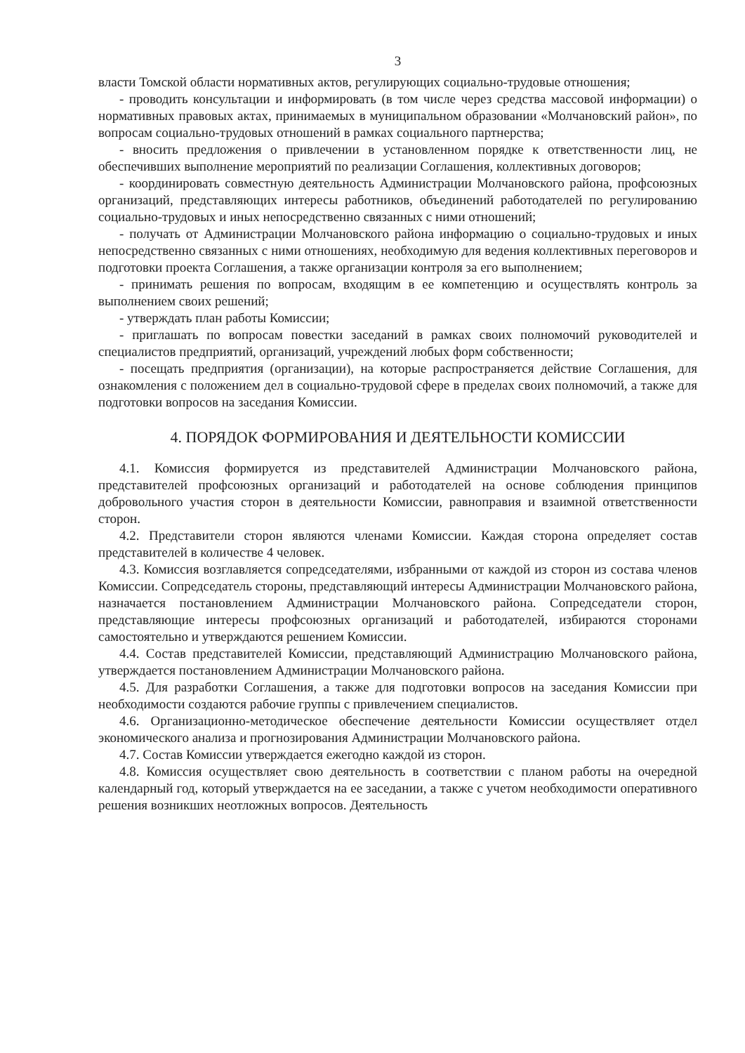3
власти Томской области нормативных актов, регулирующих социально-трудовые отношения;
- проводить консультации и информировать (в том числе через средства массовой информации) о нормативных правовых актах, принимаемых в муниципальном образовании «Молчановский район», по вопросам социально-трудовых отношений в рамках социального партнерства;
- вносить предложения о привлечении в установленном порядке к ответственности лиц, не обеспечивших выполнение мероприятий по реализации Соглашения, коллективных договоров;
- координировать совместную деятельность Администрации Молчановского района, профсоюзных организаций, представляющих интересы работников, объединений работодателей по регулированию социально-трудовых и иных непосредственно связанных с ними отношений;
- получать от Администрации Молчановского района информацию о социально-трудовых и иных непосредственно связанных с ними отношениях, необходимую для ведения коллективных переговоров и подготовки проекта Соглашения, а также организации контроля за его выполнением;
- принимать решения по вопросам, входящим в ее компетенцию и осуществлять контроль за выполнением своих решений;
- утверждать план работы Комиссии;
- приглашать по вопросам повестки заседаний в рамках своих полномочий руководителей и специалистов предприятий, организаций, учреждений любых форм собственности;
- посещать предприятия (организации), на которые распространяется действие Соглашения, для ознакомления с положением дел в социально-трудовой сфере в пределах своих полномочий, а также для подготовки вопросов на заседания Комиссии.
4. ПОРЯДОК ФОРМИРОВАНИЯ И ДЕЯТЕЛЬНОСТИ КОМИССИИ
4.1. Комиссия формируется из представителей Администрации Молчановского района, представителей профсоюзных организаций и работодателей на основе соблюдения принципов добровольного участия сторон в деятельности Комиссии, равноправия и взаимной ответственности сторон.
4.2. Представители сторон являются членами Комиссии. Каждая сторона определяет состав представителей в количестве 4 человек.
4.3. Комиссия возглавляется сопредседателями, избранными от каждой из сторон из состава членов Комиссии. Сопредседатель стороны, представляющий интересы Администрации Молчановского района, назначается постановлением Администрации Молчановского района. Сопредседатели сторон, представляющие интересы профсоюзных организаций и работодателей, избираются сторонами самостоятельно и утверждаются решением Комиссии.
4.4. Состав представителей Комиссии, представляющий Администрацию Молчановского района, утверждается постановлением Администрации Молчановского района.
4.5. Для разработки Соглашения, а также для подготовки вопросов на заседания Комиссии при необходимости создаются рабочие группы с привлечением специалистов.
4.6. Организационно-методическое обеспечение деятельности Комиссии осуществляет отдел экономического анализа и прогнозирования Администрации Молчановского района.
4.7. Состав Комиссии утверждается ежегодно каждой из сторон.
4.8. Комиссия осуществляет свою деятельность в соответствии с планом работы на очередной календарный год, который утверждается на ее заседании, а также с учетом необходимости оперативного решения возникших неотложных вопросов. Деятельность